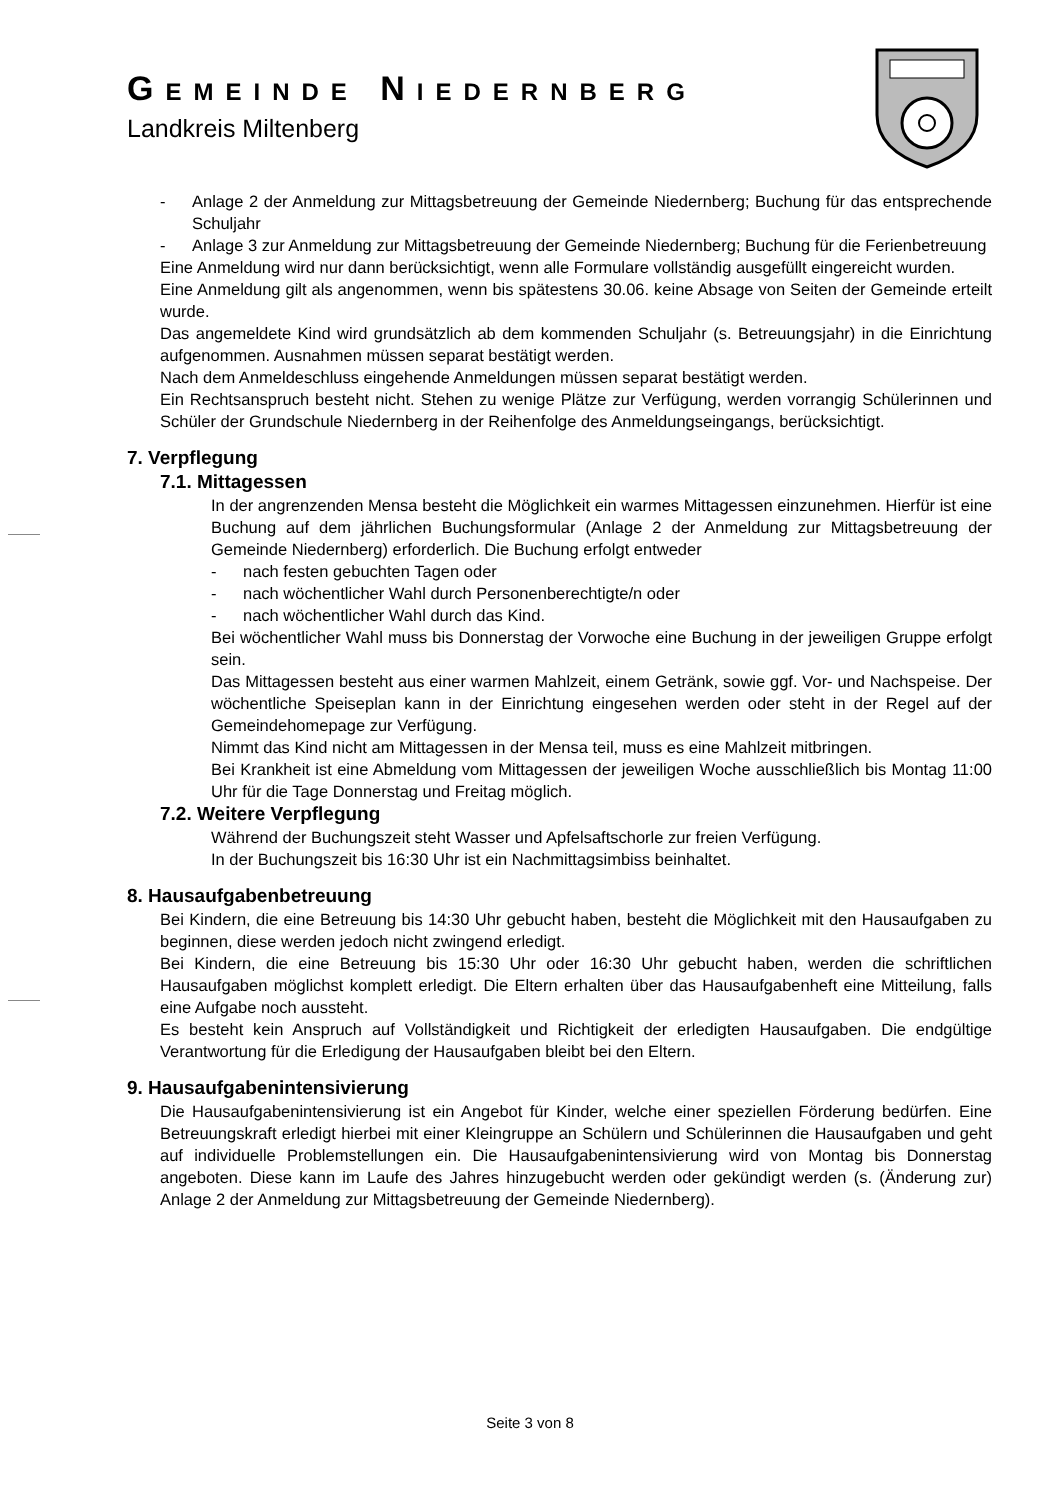GEMEINDE NIEDERNBERG
Landkreis Miltenberg
- Anlage 2 der Anmeldung zur Mittagsbetreuung der Gemeinde Niedernberg; Buchung für das entsprechende Schuljahr
- Anlage 3 zur Anmeldung zur Mittagsbetreuung der Gemeinde Niedernberg; Buchung für die Ferienbetreuung
Eine Anmeldung wird nur dann berücksichtigt, wenn alle Formulare vollständig ausgefüllt eingereicht wurden.
Eine Anmeldung gilt als angenommen, wenn bis spätestens 30.06. keine Absage von Seiten der Gemeinde erteilt wurde.
Das angemeldete Kind wird grundsätzlich ab dem kommenden Schuljahr (s. Betreuungsjahr) in die Einrichtung aufgenommen. Ausnahmen müssen separat bestätigt werden.
Nach dem Anmeldeschluss eingehende Anmeldungen müssen separat bestätigt werden.
Ein Rechtsanspruch besteht nicht. Stehen zu wenige Plätze zur Verfügung, werden vorrangig Schülerinnen und Schüler der Grundschule Niedernberg in der Reihenfolge des Anmeldungseingangs, berücksichtigt.
7. Verpflegung
7.1. Mittagessen
In der angrenzenden Mensa besteht die Möglichkeit ein warmes Mittagessen einzunehmen. Hierfür ist eine Buchung auf dem jährlichen Buchungsformular (Anlage 2 der Anmeldung zur Mittagsbetreuung der Gemeinde Niedernberg) erforderlich. Die Buchung erfolgt entweder
- nach festen gebuchten Tagen oder
- nach wöchentlicher Wahl durch Personenberechtigte/n oder
- nach wöchentlicher Wahl durch das Kind.
Bei wöchentlicher Wahl muss bis Donnerstag der Vorwoche eine Buchung in der jeweiligen Gruppe erfolgt sein.
Das Mittagessen besteht aus einer warmen Mahlzeit, einem Getränk, sowie ggf. Vor- und Nachspeise. Der wöchentliche Speiseplan kann in der Einrichtung eingesehen werden oder steht in der Regel auf der Gemeindehomepage zur Verfügung.
Nimmt das Kind nicht am Mittagessen in der Mensa teil, muss es eine Mahlzeit mitbringen.
Bei Krankheit ist eine Abmeldung vom Mittagessen der jeweiligen Woche ausschließlich bis Montag 11:00 Uhr für die Tage Donnerstag und Freitag möglich.
7.2. Weitere Verpflegung
Während der Buchungszeit steht Wasser und Apfelsaftschorle zur freien Verfügung.
In der Buchungszeit bis 16:30 Uhr ist ein Nachmittagsimbiss beinhaltet.
8. Hausaufgabenbetreuung
Bei Kindern, die eine Betreuung bis 14:30 Uhr gebucht haben, besteht die Möglichkeit mit den Hausaufgaben zu beginnen, diese werden jedoch nicht zwingend erledigt.
Bei Kindern, die eine Betreuung bis 15:30 Uhr oder 16:30 Uhr gebucht haben, werden die schriftlichen Hausaufgaben möglichst komplett erledigt. Die Eltern erhalten über das Hausaufgabenheft eine Mitteilung, falls eine Aufgabe noch aussteht.
Es besteht kein Anspruch auf Vollständigkeit und Richtigkeit der erledigten Hausaufgaben. Die endgültige Verantwortung für die Erledigung der Hausaufgaben bleibt bei den Eltern.
9. Hausaufgabenintensivierung
Die Hausaufgabenintensivierung ist ein Angebot für Kinder, welche einer speziellen Förderung bedürfen. Eine Betreuungskraft erledigt hierbei mit einer Kleingruppe an Schülern und Schülerinnen die Hausaufgaben und geht auf individuelle Problemstellungen ein. Die Hausaufgabenintensivierung wird von Montag bis Donnerstag angeboten. Diese kann im Laufe des Jahres hinzugebucht werden oder gekündigt werden (s. (Änderung zur) Anlage 2 der Anmeldung zur Mittagsbetreuung der Gemeinde Niedernberg).
Seite 3 von 8